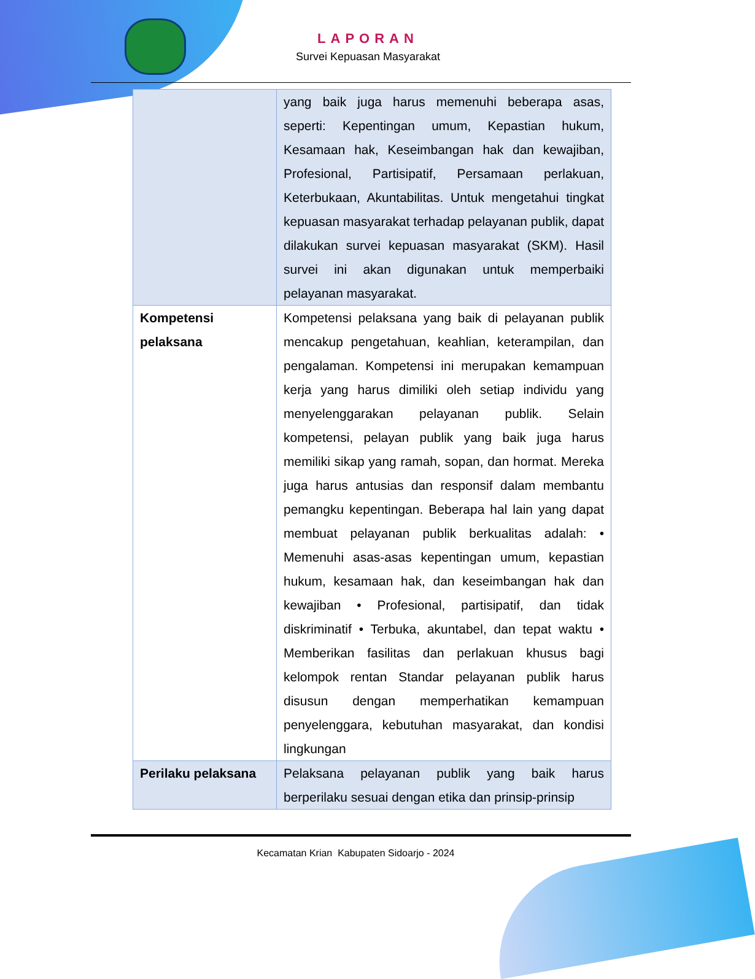LAPORAN
Survei Kepuasan Masyarakat
| | yang baik juga harus memenuhi beberapa asas, seperti: Kepentingan umum, Kepastian hukum, Kesamaan hak, Keseimbangan hak dan kewajiban, Profesional, Partisipatif, Persamaan perlakuan, Keterbukaan, Akuntabilitas. Untuk mengetahui tingkat kepuasan masyarakat terhadap pelayanan publik, dapat dilakukan survei kepuasan masyarakat (SKM). Hasil survei ini akan digunakan untuk memperbaiki pelayanan masyarakat. |
| Kompetensi pelaksana | Kompetensi pelaksana yang baik di pelayanan publik mencakup pengetahuan, keahlian, keterampilan, dan pengalaman. Kompetensi ini merupakan kemampuan kerja yang harus dimiliki oleh setiap individu yang menyelenggarakan pelayanan publik. Selain kompetensi, pelayan publik yang baik juga harus memiliki sikap yang ramah, sopan, dan hormat. Mereka juga harus antusias dan responsif dalam membantu pemangku kepentingan. Beberapa hal lain yang dapat membuat pelayanan publik berkualitas adalah: • Memenuhi asas-asas kepentingan umum, kepastian hukum, kesamaan hak, dan keseimbangan hak dan kewajiban • Profesional, partisipatif, dan tidak diskriminatif • Terbuka, akuntabel, dan tepat waktu • Memberikan fasilitas dan perlakuan khusus bagi kelompok rentan Standar pelayanan publik harus disusun dengan memperhatikan kemampuan penyelenggara, kebutuhan masyarakat, dan kondisi lingkungan |
| Perilaku pelaksana | Pelaksana pelayanan publik yang baik harus berperilaku sesuai dengan etika dan prinsip-prinsip |
Kecamatan Krian Kabupaten Sidoarjo - 2024